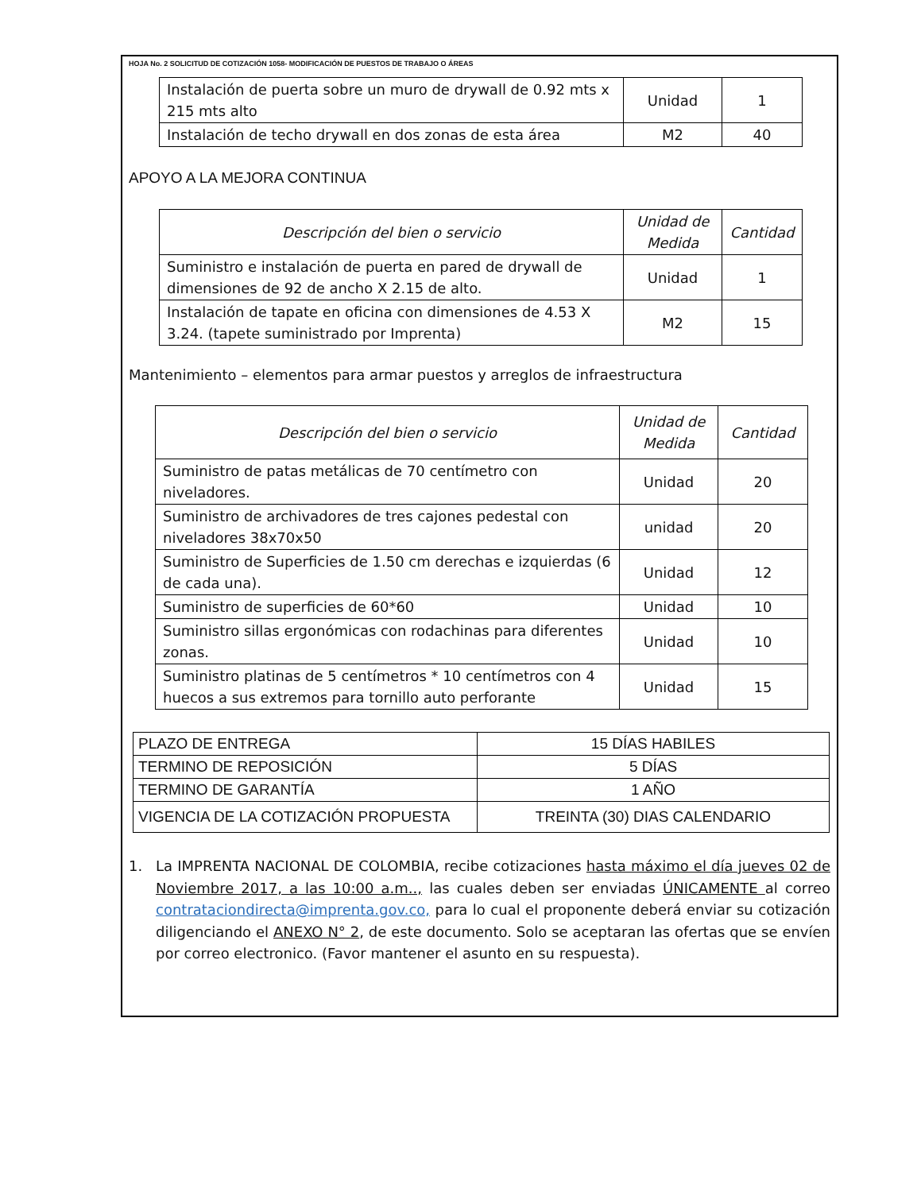HOJA No. 2 SOLICITUD DE COTIZACIÓN 1058- MODIFICACIÓN DE PUESTOS DE TRABAJO O ÁREAS
| Instalación de puerta sobre un muro de drywall de 0.92 mts x 215 mts alto | Unidad | 1 |
| Instalación de techo drywall en dos zonas de esta área | M2 | 40 |
APOYO A LA MEJORA CONTINUA
| Descripción del bien o servicio | Unidad de Medida | Cantidad |
| --- | --- | --- |
| Suministro e instalación de puerta en pared de drywall de dimensiones de 92 de ancho X 2.15 de alto. | Unidad | 1 |
| Instalación de tapate en oficina con dimensiones de 4.53 X 3.24. (tapete suministrado por Imprenta) | M2 | 15 |
Mantenimiento – elementos para armar puestos y arreglos de infraestructura
| Descripción del bien o servicio | Unidad de Medida | Cantidad |
| --- | --- | --- |
| Suministro de patas metálicas de 70 centímetro con niveladores. | Unidad | 20 |
| Suministro de archivadores de tres cajones pedestal con niveladores 38x70x50 | unidad | 20 |
| Suministro de Superficies de 1.50 cm derechas e izquierdas (6 de cada una). | Unidad | 12 |
| Suministro de superficies de 60*60 | Unidad | 10 |
| Suministro sillas ergonómicas con rodachinas para diferentes zonas. | Unidad | 10 |
| Suministro platinas de 5 centímetros * 10 centímetros con 4 huecos a sus extremos para tornillo auto perforante | Unidad | 15 |
| PLAZO DE ENTREGA | 15 DÍAS HABILES |
| TERMINO DE REPOSICIÓN | 5 DÍAS |
| TERMINO DE GARANTÍA | 1 AÑO |
| VIGENCIA DE LA COTIZACIÓN PROPUESTA | TREINTA (30) DIAS CALENDARIO |
1. La IMPRENTA NACIONAL DE COLOMBIA, recibe cotizaciones hasta máximo el día jueves 02 de Noviembre 2017, a las 10:00 a.m.., las cuales deben ser enviadas ÚNICAMENTE al correo contrataciondirecta@imprenta.gov.co, para lo cual el proponente deberá enviar su cotización diligenciando el ANEXO N° 2, de este documento. Solo se aceptaran las ofertas que se envíen por correo electronico. (Favor mantener el asunto en su respuesta).